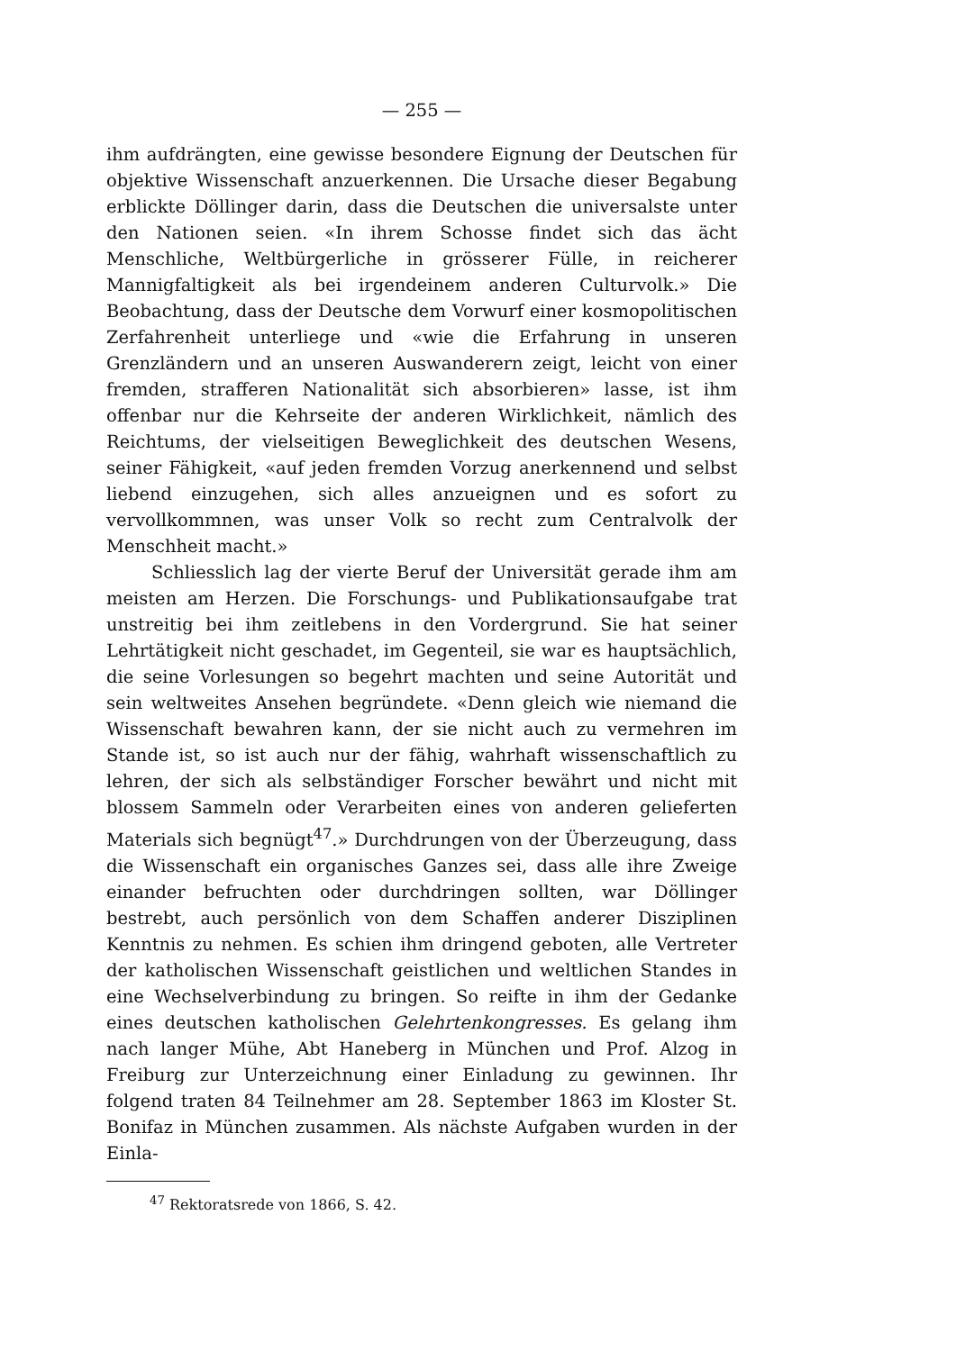— 255 —
ihm aufdrängten, eine gewisse besondere Eignung der Deutschen für objektive Wissenschaft anzuerkennen. Die Ursache dieser Begabung erblickte Döllinger darin, dass die Deutschen die universalste unter den Nationen seien. «In ihrem Schosse findet sich das ächt Menschliche, Weltbürgerliche in grösserer Fülle, in reicherer Mannigfaltigkeit als bei irgendeinem anderen Culturvolk.» Die Beobachtung, dass der Deutsche dem Vorwurf einer kosmopolitischen Zerfahrenheit unterliege und «wie die Erfahrung in unseren Grenzländern und an unseren Auswanderern zeigt, leicht von einer fremden, strafferen Nationalität sich absorbieren» lasse, ist ihm offenbar nur die Kehrseite der anderen Wirklichkeit, nämlich des Reichtums, der vielseitigen Beweglichkeit des deutschen Wesens, seiner Fähigkeit, «auf jeden fremden Vorzug anerkennend und selbst liebend einzugehen, sich alles anzueignen und es sofort zu vervollkommnen, was unser Volk so recht zum Centralvolk der Menschheit macht.»
Schliesslich lag der vierte Beruf der Universität gerade ihm am meisten am Herzen. Die Forschungs- und Publikationsaufgabe trat unstreitig bei ihm zeitlebens in den Vordergrund. Sie hat seiner Lehrtätigkeit nicht geschadet, im Gegenteil, sie war es hauptsächlich, die seine Vorlesungen so begehrt machten und seine Autorität und sein weltweites Ansehen begründete. «Denn gleich wie niemand die Wissenschaft bewahren kann, der sie nicht auch zu vermehren im Stande ist, so ist auch nur der fähig, wahrhaft wissenschaftlich zu lehren, der sich als selbständiger Forscher bewährt und nicht mit blossem Sammeln oder Verarbeiten eines von anderen gelieferten Materials sich begnügt<sup>47</sup>.» Durchdrungen von der Überzeugung, dass die Wissenschaft ein organisches Ganzes sei, dass alle ihre Zweige einander befruchten oder durchdringen sollten, war Döllinger bestrebt, auch persönlich von dem Schaffen anderer Disziplinen Kenntnis zu nehmen. Es schien ihm dringend geboten, alle Vertreter der katholischen Wissenschaft geistlichen und weltlichen Standes in eine Wechselverbindung zu bringen. So reifte in ihm der Gedanke eines deutschen katholischen Gelehrtenkongresses. Es gelang ihm nach langer Mühe, Abt Haneberg in München und Prof. Alzog in Freiburg zur Unterzeichnung einer Einladung zu gewinnen. Ihr folgend traten 84 Teilnehmer am 28. September 1863 im Kloster St. Bonifaz in München zusammen. Als nächste Aufgaben wurden in der Einla-
<sup>47</sup> Rektoratsrede von 1866, S. 42.